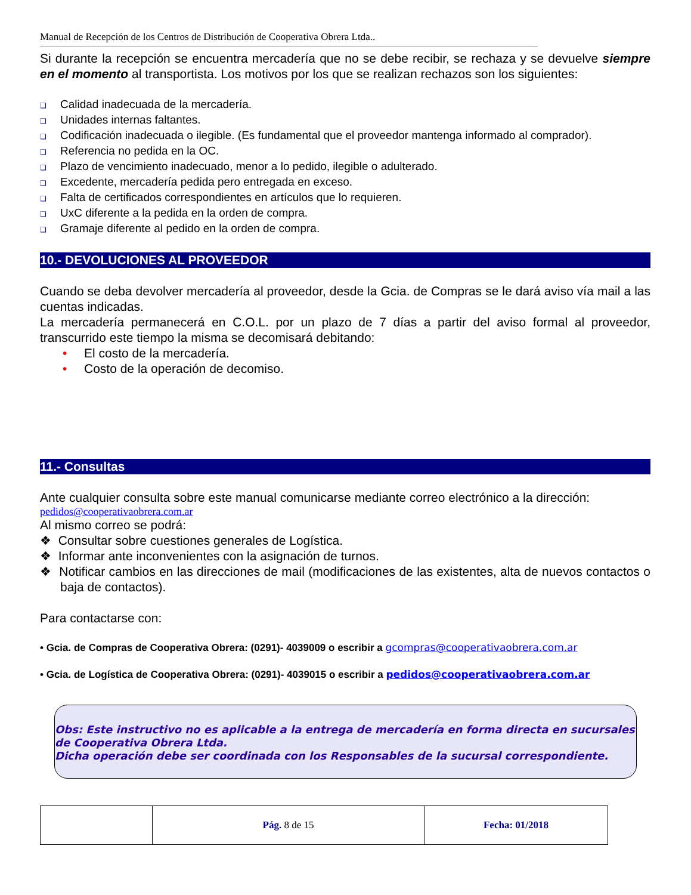Manual de Recepción de los Centros de Distribución de Cooperativa Obrera Ltda..
Si durante la recepción se encuentra mercadería que no se debe recibir, se rechaza y se devuelve siempre en el momento al transportista. Los motivos por los que se realizan rechazos son los siguientes:
❑ Calidad inadecuada de la mercadería.
❑ Unidades internas faltantes.
❑ Codificación inadecuada o ilegible. (Es fundamental que el proveedor mantenga informado al comprador).
❑ Referencia no pedida en la OC.
❑ Plazo de vencimiento inadecuado, menor a lo pedido, ilegible o adulterado.
❑ Excedente, mercadería pedida pero entregada en exceso.
❑ Falta de certificados correspondientes en artículos que lo requieren.
❑ UxC diferente a la pedida en la orden de compra.
❑ Gramaje diferente al pedido en la orden de compra.
10.- DEVOLUCIONES AL PROVEEDOR
Cuando se deba devolver mercadería al proveedor, desde la Gcia. de Compras se le dará aviso vía mail a las cuentas indicadas.
La mercadería permanecerá en C.O.L. por un plazo de 7 días a partir del aviso formal al proveedor, transcurrido este tiempo la misma se decomisará debitando:
• El costo de la mercadería.
• Costo de la operación de decomiso.
11.- Consultas
Ante cualquier consulta sobre este manual comunicarse mediante correo electrónico a la dirección:
pedidos@cooperativaobrera.com.ar
Al mismo correo se podrá:
❖ Consultar sobre cuestiones generales de Logística.
❖ Informar ante inconvenientes con la asignación de turnos.
❖ Notificar cambios en las direcciones de mail (modificaciones de las existentes, alta de nuevos contactos o baja de contactos).
Para contactarse con:
• Gcia. de Compras de Cooperativa Obrera: (0291)- 4039009 o escribir a gcompras@cooperativaobrera.com.ar
• Gcia. de Logística de Cooperativa Obrera: (0291)- 4039015 o escribir a pedidos@cooperativaobrera.com.ar
Obs: Este instructivo no es aplicable a la entrega de mercadería en forma directa en sucursales de Cooperativa Obrera Ltda.
Dicha operación debe ser coordinada con los Responsables de la sucursal correspondiente.
| | Pág. 8 de 15 | Fecha: 01/2018 |